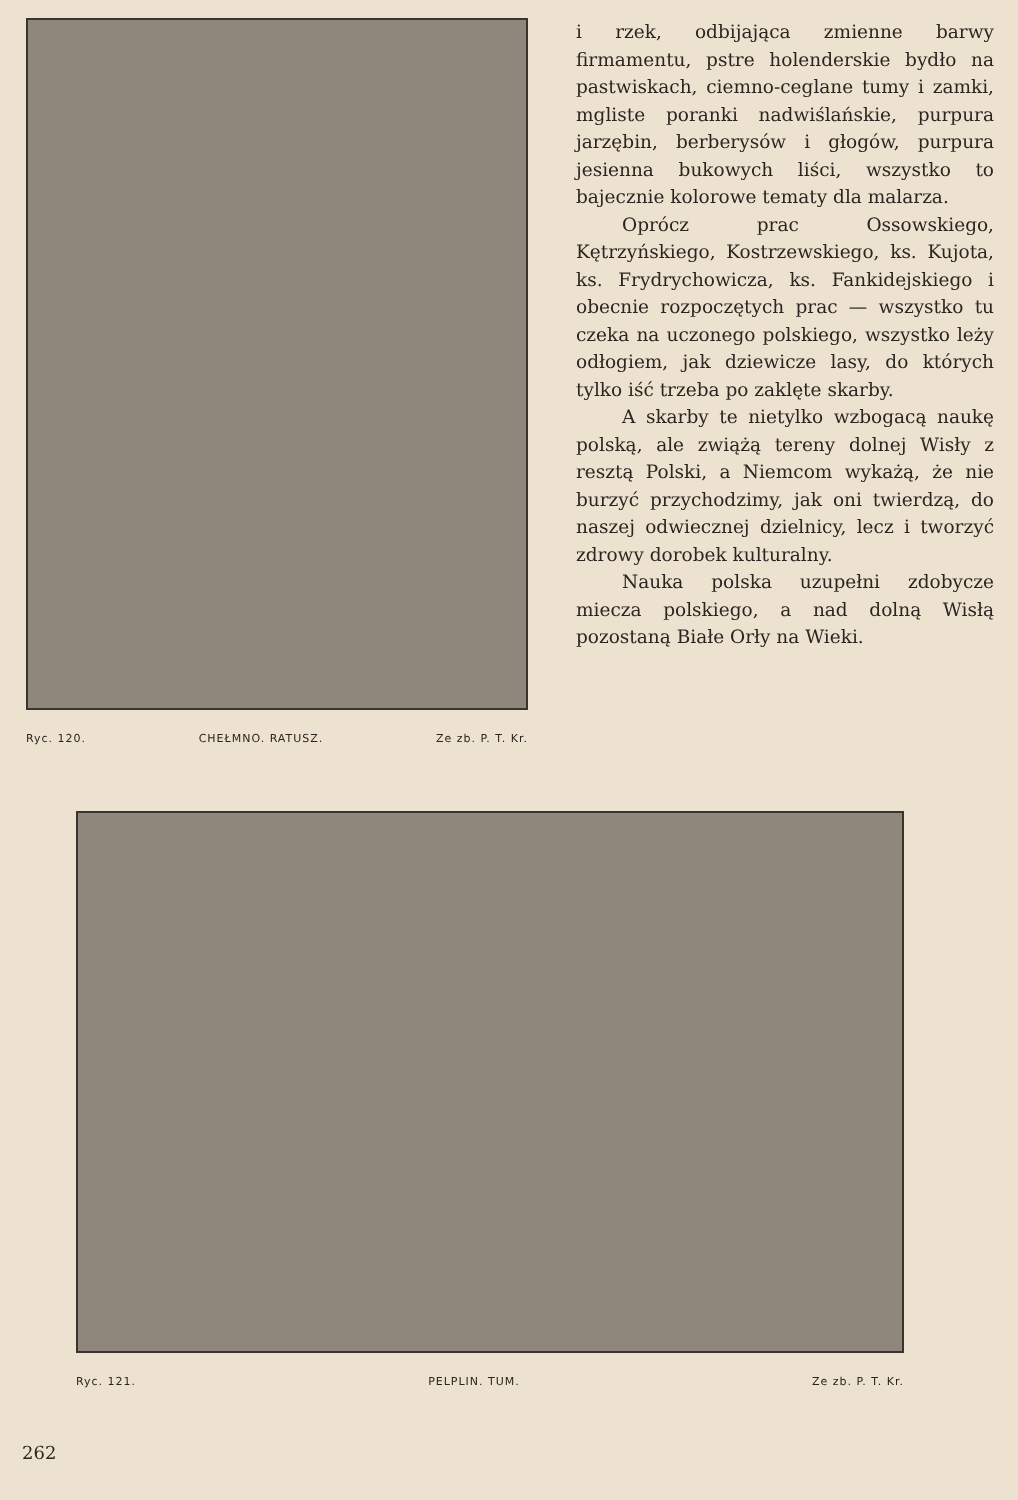Ryc. 120. CHEŁMNO. RATUSZ. Ze zb. P. T. Kr.
i rzek, odbijająca zmienne barwy firmamentu, pstre holenderskie bydło na pastwiskach, ciemno-ceglane tumy i zamki, mgliste poranki nadwiślańskie, purpura jarzębin, berberysów i głogów, purpura jesienna bukowych liści, wszystko to bajecznie kolorowe tematy dla malarza.
Oprócz prac Ossowskiego, Kętrzyńskiego, Kostrzewskiego, ks. Kujota, ks. Frydrychowicza, ks. Fankidejskiego i obecnie rozpoczętych prac — wszystko tu czeka na uczonego polskiego, wszystko leży odłogiem, jak dziewicze lasy, do których tylko iść trzeba po zaklęte skarby.
A skarby te nietylko wzbogacą naukę polską, ale zwiążą tereny dolnej Wisły z resztą Polski, a Niemcom wykażą, że nie burzyć przychodzimy, jak oni twierdzą, do naszej odwiecznej dzielnicy, lecz i tworzyć zdrowy dorobek kulturalny.
Nauka polska uzupełni zdobycze miecza polskiego, a nad dolną Wisłą pozostaną Białe Orły na Wieki.
Ryc. 121. PELPLIN. TUM. Ze zb. P. T. Kr.
262